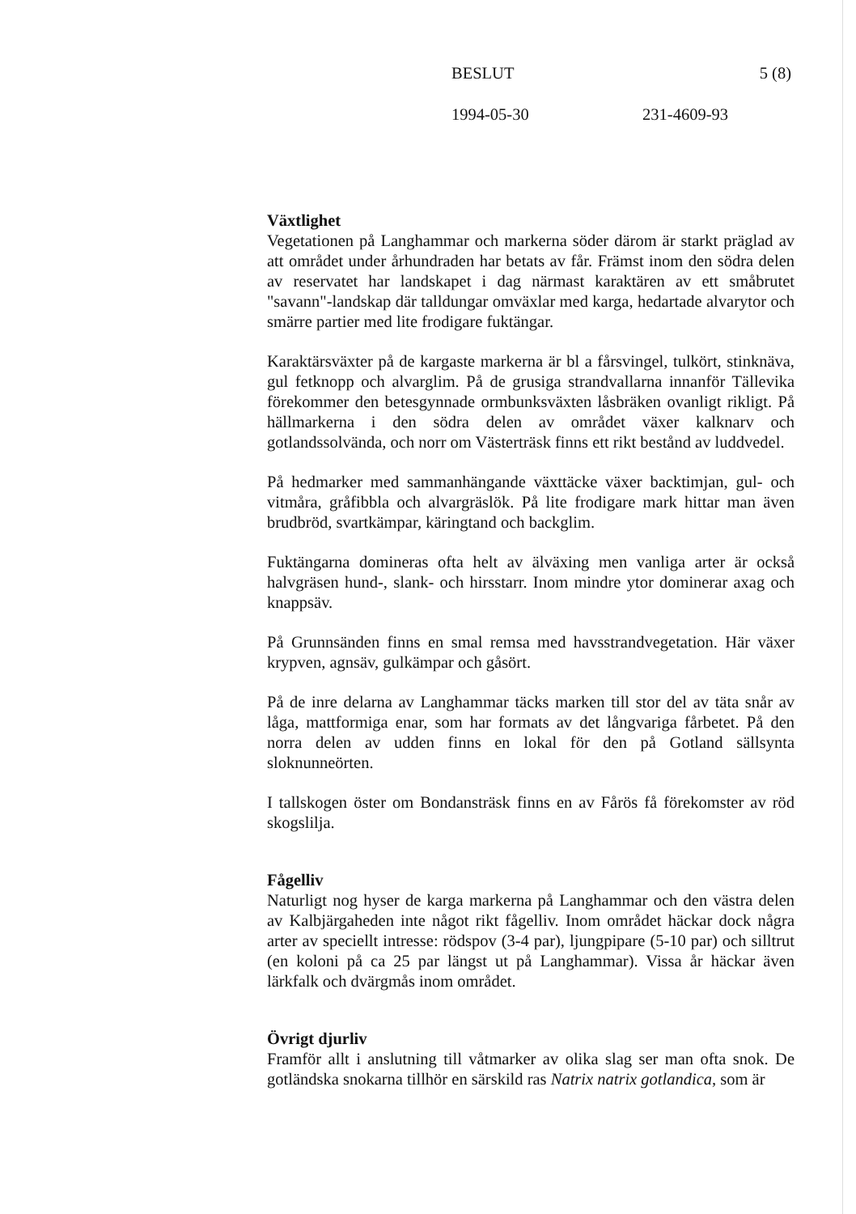BESLUT 5 (8)
1994-05-30 231-4609-93
Växtlighet
Vegetationen på Langhammar och markerna söder därom är starkt präglad av att området under århundraden har betats av får. Främst inom den södra delen av reservatet har landskapet i dag närmast karaktären av ett småbrutet "savann"-landskap där talldungar omväxlar med karga, hedartade alvarytor och smärre partier med lite frodigare fuktängar.
Karaktärsväxter på de kargaste markerna är bl a fårsvingel, tulkört, stinknäva, gul fetknopp och alvarglim. På de grusiga strandvallarna innanför Tällevika förekommer den betesgynnade ormbunksväxten låsbräken ovanligt rikligt. På hällmarkerna i den södra delen av området växer kalknarv och gotlandssolvända, och norr om Västerträsk finns ett rikt bestånd av luddvedel.
På hedmarker med sammanhängande växttäcke växer backtimjan, gul- och vitmåra, gråfibbla och alvargräslök. På lite frodigare mark hittar man även brudbröd, svartkämpar, käringtand och backglim.
Fuktängarna domineras ofta helt av älväxing men vanliga arter är också halvgräsen hund-, slank- och hirsstarr. Inom mindre ytor dominerar axag och knappsäv.
På Grunnsänden finns en smal remsa med havsstrandvegetation. Här växer krypven, agnsäv, gulkämpar och gåsört.
På de inre delarna av Langhammar täcks marken till stor del av täta snår av låga, mattformiga enar, som har formats av det långvariga fårbetet. På den norra delen av udden finns en lokal för den på Gotland sällsynta sloknunneörten.
I tallskogen öster om Bondansträsk finns en av Fårös få förekomster av röd skogslilja.
Fågelliv
Naturligt nog hyser de karga markerna på Langhammar och den västra delen av Kalbjärgaheden inte något rikt fågelliv. Inom området häckar dock några arter av speciellt intresse: rödspov (3-4 par), ljungpipare (5-10 par) och silltrut (en koloni på ca 25 par längst ut på Langhammar). Vissa år häckar även lärkfalk och dvärgmås inom området.
Övrigt djurliv
Framför allt i anslutning till våtmarker av olika slag ser man ofta snok. De gotländska snokarna tillhör en särskild ras Natrix natrix gotlandica, som är